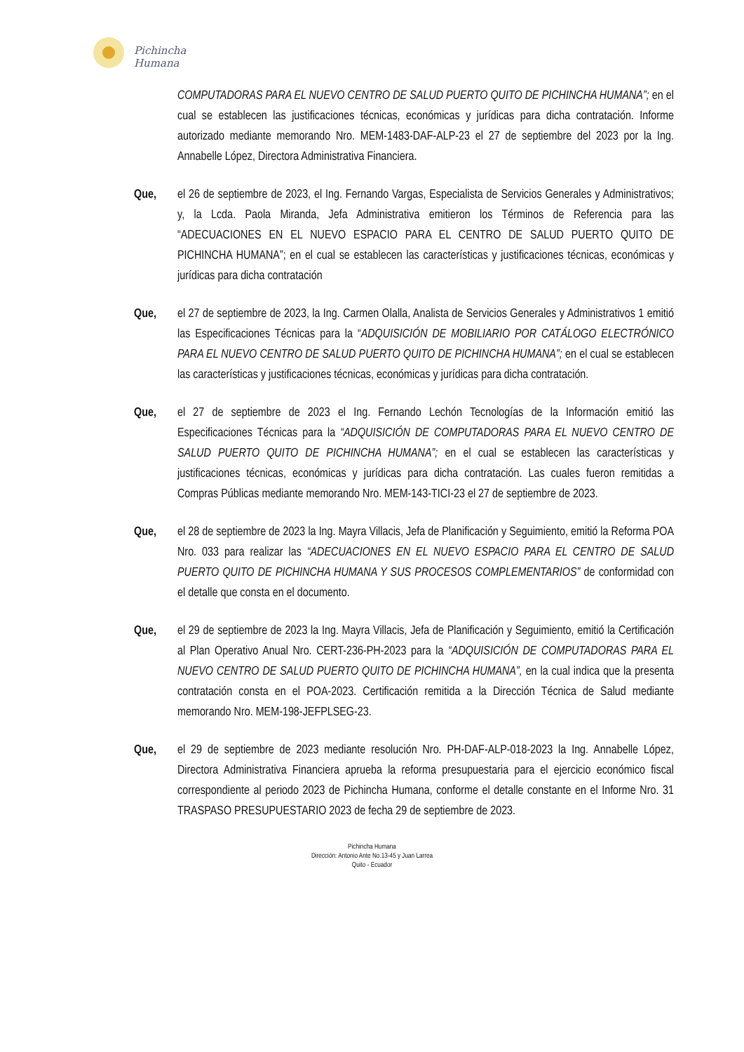Pichincha
Humana
COMPUTADORAS PARA EL NUEVO CENTRO DE SALUD PUERTO QUITO DE PICHINCHA HUMANA”; en el cual se establecen las justificaciones técnicas, económicas y jurídicas para dicha contratación. Informe autorizado mediante memorando Nro. MEM-1483-DAF-ALP-23 el 27 de septiembre del 2023 por la Ing. Annabelle López, Directora Administrativa Financiera.
Que, el 26 de septiembre de 2023, el Ing. Fernando Vargas, Especialista de Servicios Generales y Administrativos; y, la Lcda. Paola Miranda, Jefa Administrativa emitieron los Términos de Referencia para las “ADECUACIONES EN EL NUEVO ESPACIO PARA EL CENTRO DE SALUD PUERTO QUITO DE PICHINCHA HUMANA”; en el cual se establecen las características y justificaciones técnicas, económicas y jurídicas para dicha contratación
Que, el 27 de septiembre de 2023, la Ing. Carmen Olalla, Analista de Servicios Generales y Administrativos 1 emitió las Especificaciones Técnicas para la “ADQUISICIÓN DE MOBILIARIO POR CATÁLOGO ELECTRÓNICO PARA EL NUEVO CENTRO DE SALUD PUERTO QUITO DE PICHINCHA HUMANA”; en el cual se establecen las características y justificaciones técnicas, económicas y jurídicas para dicha contratación.
Que, el 27 de septiembre de 2023 el Ing. Fernando Lechón Tecnologías de la Información emitió las Especificaciones Técnicas para la “ADQUISICIÓN DE COMPUTADORAS PARA EL NUEVO CENTRO DE SALUD PUERTO QUITO DE PICHINCHA HUMANA”; en el cual se establecen las características y justificaciones técnicas, económicas y jurídicas para dicha contratación. Las cuales fueron remitidas a Compras Públicas mediante memorando Nro. MEM-143-TICI-23 el 27 de septiembre de 2023.
Que, el 28 de septiembre de 2023 la Ing. Mayra Villacis, Jefa de Planificación y Seguimiento, emitió la Reforma POA Nro. 033 para realizar las “ADECUACIONES EN EL NUEVO ESPACIO PARA EL CENTRO DE SALUD PUERTO QUITO DE PICHINCHA HUMANA Y SUS PROCESOS COMPLEMENTARIOS” de conformidad con el detalle que consta en el documento.
Que, el 29 de septiembre de 2023 la Ing. Mayra Villacis, Jefa de Planificación y Seguimiento, emitió la Certificación al Plan Operativo Anual Nro. CERT-236-PH-2023 para la “ADQUISICIÓN DE COMPUTADORAS PARA EL NUEVO CENTRO DE SALUD PUERTO QUITO DE PICHINCHA HUMANA”, en la cual indica que la presenta contratación consta en el POA-2023. Certificación remitida a la Dirección Técnica de Salud mediante memorando Nro. MEM-198-JEFPLSEG-23.
Que, el 29 de septiembre de 2023 mediante resolución Nro. PH-DAF-ALP-018-2023 la Ing. Annabelle López, Directora Administrativa Financiera aprueba la reforma presupuestaria para el ejercicio económico fiscal correspondiente al periodo 2023 de Pichincha Humana, conforme el detalle constante en el Informe Nro. 31 TRASPASO PRESUPUESTARIO 2023 de fecha 29 de septiembre de 2023.
Pichincha Humana
Dirección: Antonio Ante No.13-45 y Juan Larrea
Quito - Ecuador